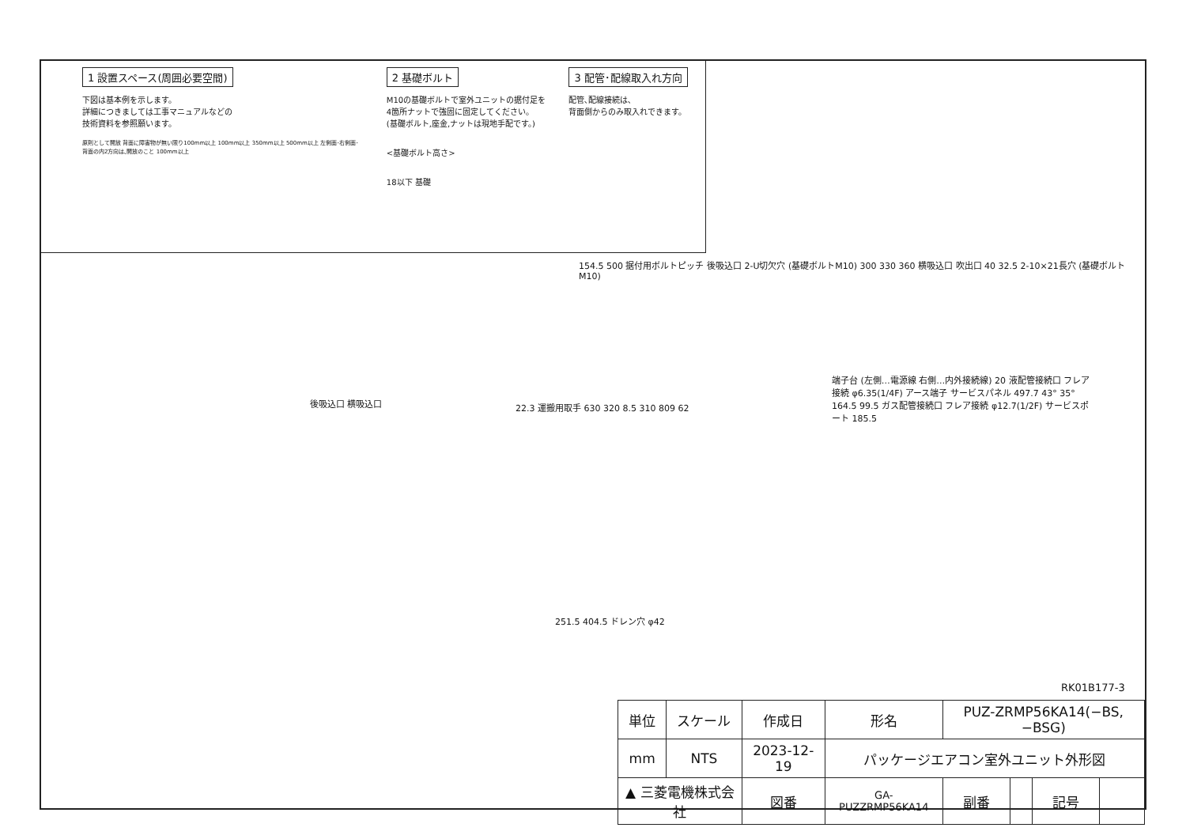1 設置スペース(周囲必要空間)
下図は基本例を示します。
詳細につきましては工事マニュアルなどの
技術資料を参照願います。
原則として開放 背面に障害物が無い限り100mm以上 100mm以上 350mm以上 500mm以上 左側面･右側面･背面の内2方向は､開放のこと 100mm以上
2 基礎ボルト
M10の基礎ボルトで室外ユニットの据付足を
4箇所ナットで強固に固定してください。
(基礎ボルト,座金,ナットは現地手配です。)
<基礎ボルト高さ>
18以下 基礎
3 配管･配線取入れ方向
配管､配線接続は､
背面側からのみ取入れできます。
154.5 500 据付用ボルトピッチ 後吸込口 2-U切欠穴 (基礎ボルトM10) 300 330 360 横吸込口 吹出口 40 32.5 2-10×21長穴 (基礎ボルトM10)
後吸込口 横吸込口
22.3 運搬用取手 630 320 8.5 310 809 62
端子台 (左側…電源線 右側…内外接続線) 20 液配管接続口 フレア接続 φ6.35(1/4F) アース端子 サービスパネル 497.7 43° 35° 164.5 99.5 ガス配管接続口 フレア接続 φ12.7(1/2F) サービスポート 185.5
251.5 404.5 ドレン穴 φ42
RK01B177-3
| 単位 | スケール | 作成日 | | 形名 | PUZ-ZRMP56KA14(−BS,−BSG) | | | |
| mm | NTS | 2023-12-19 | | パッケージエアコン室外ユニット外形図 | | | | |
| ▲ 三菱電機株式会社 | | | 図番 | GA-PUZZRMP56KA14 | 副番 | | 記号 | |